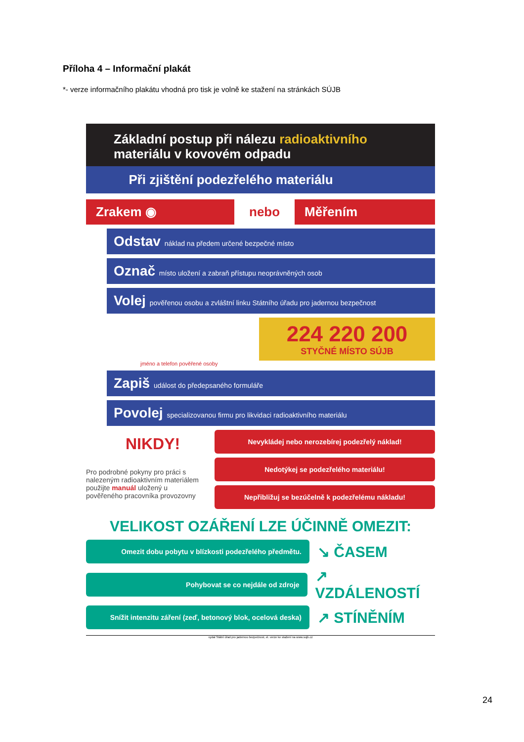Příloha 4 – Informační plakát
*- verze informačního plakátu vhodná pro tisk je volně ke stažení na stránkách SÚJB
Základní postup při nálezu radioaktivního
materiálu v kovovém odpadu
Při zjištění podezřelého materiálu
Zrakem ◉
nebo
Měřením
Odstav náklad na předem určené bezpečné místo
Označ místo uložení a zabraň přístupu neoprávněných osob
Volej pověřenou osobu a zvláštní linku Státního úřadu pro jadernou bezpečnost
224 220 200
STYČNÉ MÍSTO SÚJB
jméno a telefon pověřené osoby
Zapiš událost do předepsaného formuláře
Povolej specializovanou firmu pro likvidaci radioaktivního materiálu
NIKDY!
Pro podrobné pokyny pro práci s nalezeným radioaktivním materiálem použijte manuál uložený u pověřeného pracovníka provozovny
Nevykládej nebo nerozebírej podezřelý náklad!
Nedotýkej se podezřelého materiálu!
Nepřibližuj se bezúčelně k podezřelému nákladu!
VELIKOST OZÁŘENÍ LZE ÚČINNĚ OMEZIT:
Omezit dobu pobytu v blízkosti podezřelého předmětu.
↘ ČASEM
Pohybovat se co nejdále od zdroje
↗ VZDÁLENOSTÍ
Snížit intenzitu záření (zeď, betonový blok, ocelová deska)
↗ STÍNĚNÍM
vydal Státní úřad pro jadernou bezpečnost, el. verze ke stažení na www.sujb.cz
24